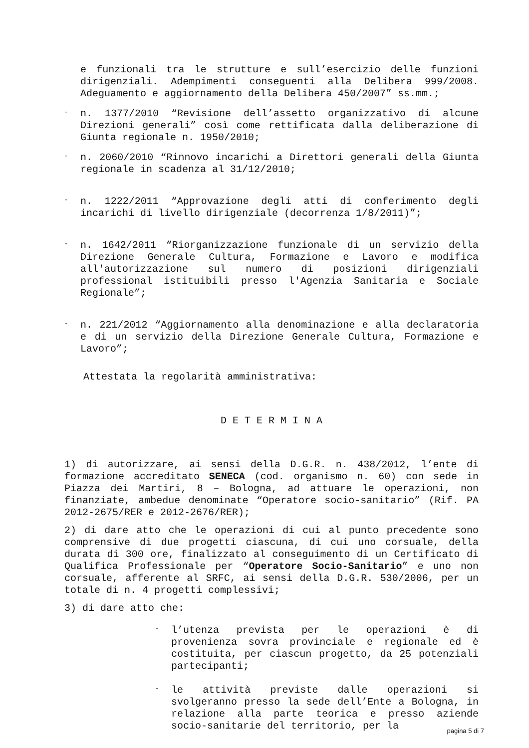e funzionali tra le strutture e sull’esercizio delle funzioni dirigenziali. Adempimenti conseguenti alla Delibera 999/2008. Adeguamento e aggiornamento della Delibera 450/2007” ss.mm.;
-
n. 1377/2010 “Revisione dell’assetto organizzativo di alcune Direzioni generali” così come rettificata dalla deliberazione di Giunta regionale n. 1950/2010;
-
n. 2060/2010 “Rinnovo incarichi a Direttori generali della Giunta regionale in scadenza al 31/12/2010;
-
n. 1222/2011 “Approvazione degli atti di conferimento degli incarichi di livello dirigenziale (decorrenza 1/8/2011)”;
-
n. 1642/2011 “Riorganizzazione funzionale di un servizio della Direzione Generale Cultura, Formazione e Lavoro e modifica all'autorizzazione sul numero di posizioni dirigenziali professional istituibili presso l'Agenzia Sanitaria e Sociale Regionale”;
-
n. 221/2012 “Aggiornamento alla denominazione e alla declaratoria e di un servizio della Direzione Generale Cultura, Formazione e Lavoro”;
Attestata la regolarità amministrativa:
D E T E R M I N A
1) di autorizzare, ai sensi della D.G.R. n. 438/2012, l’ente di formazione accreditato SENECA (cod. organismo n. 60) con sede in Piazza dei Martiri, 8 – Bologna, ad attuare le operazioni, non finanziate, ambedue denominate “Operatore socio-sanitario” (Rif. PA 2012-2675/RER e 2012-2676/RER);
2) di dare atto che le operazioni di cui al punto precedente sono comprensive di due progetti ciascuna, di cui uno corsuale, della durata di 300 ore, finalizzato al conseguimento di un Certificato di Qualifica Professionale per “Operatore Socio-Sanitario” e uno non corsuale, afferente al SRFC, ai sensi della D.G.R. 530/2006, per un totale di n. 4 progetti complessivi;
3) di dare atto che:
-
l’utenza prevista per le operazioni è di provenienza sovra provinciale e regionale ed è costituita, per ciascun progetto, da 25 potenziali partecipanti;
-
le attività previste dalle operazioni si svolgeranno presso la sede dell’Ente a Bologna, in relazione alla parte teorica e presso aziende socio-sanitarie del territorio, per la
pagina 5 di 7